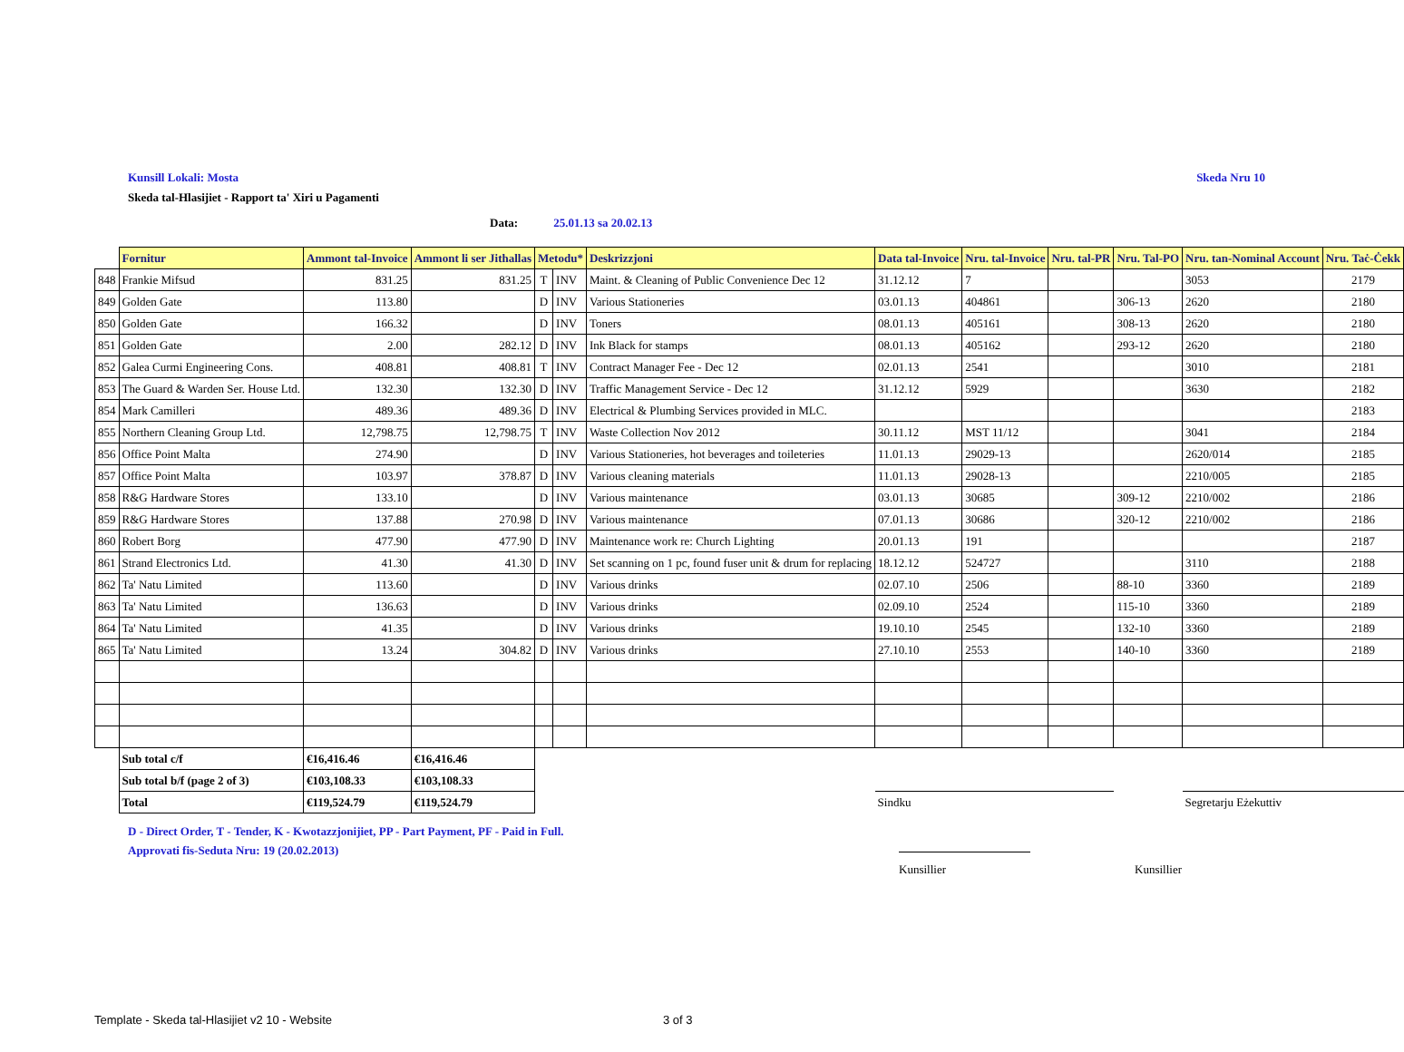Kunsill Lokali: Mosta Skeda Nru 10
Skeda tal-Hlasijiet - Rapport ta' Xiri u Pagamenti
Data: 25.01.13 sa 20.02.13
| | Fornitur | Ammont tal-Invoice | Ammont li ser Jithallas | Metodu* | | Deskrizzjoni | Data tal-Invoice | Nru. tal-Invoice | Nru. tal-PR | Nru. Tal-PO | Nru. tan-Nominal Account | Nru. Taċ-Ċekk |
| 848 | Frankie Mifsud | 831.25 | 831.25 | T | INV | Maint. & Cleaning of Public Convenience Dec 12 | 31.12.12 | 7 | | | 3053 | 2179 |
| 849 | Golden Gate | 113.80 | | D | INV | Various Stationeries | 03.01.13 | 404861 | | 306-13 | 2620 | 2180 |
| 850 | Golden Gate | 166.32 | | D | INV | Toners | 08.01.13 | 405161 | | 308-13 | 2620 | 2180 |
| 851 | Golden Gate | 2.00 | 282.12 | D | INV | Ink Black for stamps | 08.01.13 | 405162 | | 293-12 | 2620 | 2180 |
| 852 | Galea Curmi Engineering Cons. | 408.81 | 408.81 | T | INV | Contract Manager Fee - Dec 12 | 02.01.13 | 2541 | | | 3010 | 2181 |
| 853 | The Guard & Warden Ser. House Ltd. | 132.30 | 132.30 | D | INV | Traffic Management Service - Dec 12 | 31.12.12 | 5929 | | | 3630 | 2182 |
| 854 | Mark Camilleri | 489.36 | 489.36 | D | INV | Electrical & Plumbing Services provided in MLC. | | | | | | 2183 |
| 855 | Northern Cleaning Group Ltd. | 12,798.75 | 12,798.75 | T | INV | Waste Collection Nov 2012 | 30.11.12 | MST 11/12 | | | 3041 | 2184 |
| 856 | Office Point Malta | 274.90 | | D | INV | Various Stationeries, hot beverages and toileteries | 11.01.13 | 29029-13 | | | 2620/014 | 2185 |
| 857 | Office Point Malta | 103.97 | 378.87 | D | INV | Various cleaning materials | 11.01.13 | 29028-13 | | | 2210/005 | 2185 |
| 858 | R&G Hardware Stores | 133.10 | | D | INV | Various maintenance | 03.01.13 | 30685 | | 309-12 | 2210/002 | 2186 |
| 859 | R&G Hardware Stores | 137.88 | 270.98 | D | INV | Various maintenance | 07.01.13 | 30686 | | 320-12 | 2210/002 | 2186 |
| 860 | Robert Borg | 477.90 | 477.90 | D | INV | Maintenance work re: Church Lighting | 20.01.13 | 191 | | | | 2187 |
| 861 | Strand Electronics Ltd. | 41.30 | 41.30 | D | INV | Set scanning on 1 pc, found fuser unit & drum for replacing | 18.12.12 | 524727 | | | 3110 | 2188 |
| 862 | Ta' Natu Limited | 113.60 | | D | INV | Various drinks | 02.07.10 | 2506 | | 88-10 | 3360 | 2189 |
| 863 | Ta' Natu Limited | 136.63 | | D | INV | Various drinks | 02.09.10 | 2524 | | 115-10 | 3360 | 2189 |
| 864 | Ta' Natu Limited | 41.35 | | D | INV | Various drinks | 19.10.10 | 2545 | | 132-10 | 3360 | 2189 |
| 865 | Ta' Natu Limited | 13.24 | 304.82 | D | INV | Various drinks | 27.10.10 | 2553 | | 140-10 | 3360 | 2189 |
| | Sub total c/f | €16,416.46 | €16,416.46 | | | | | | | | | |
| | Sub total b/f (page 2 of 3) | €103,108.33 | €103,108.33 | | | | | | | | | |
| | Total | €119,524.79 | €119,524.79 | | | | Sindku | | | | Segretarju Eżekuttiv | |
D - Direct Order, T - Tender, K - Kwotazzjonijiet, PP - Part Payment, PF - Paid in Full.
Approvati fis-Seduta Nru: 19 (20.02.2013)
Kunsillier Kunsillier
Template - Skeda tal-Hlasijiet v2 10 - Website 3 of 3